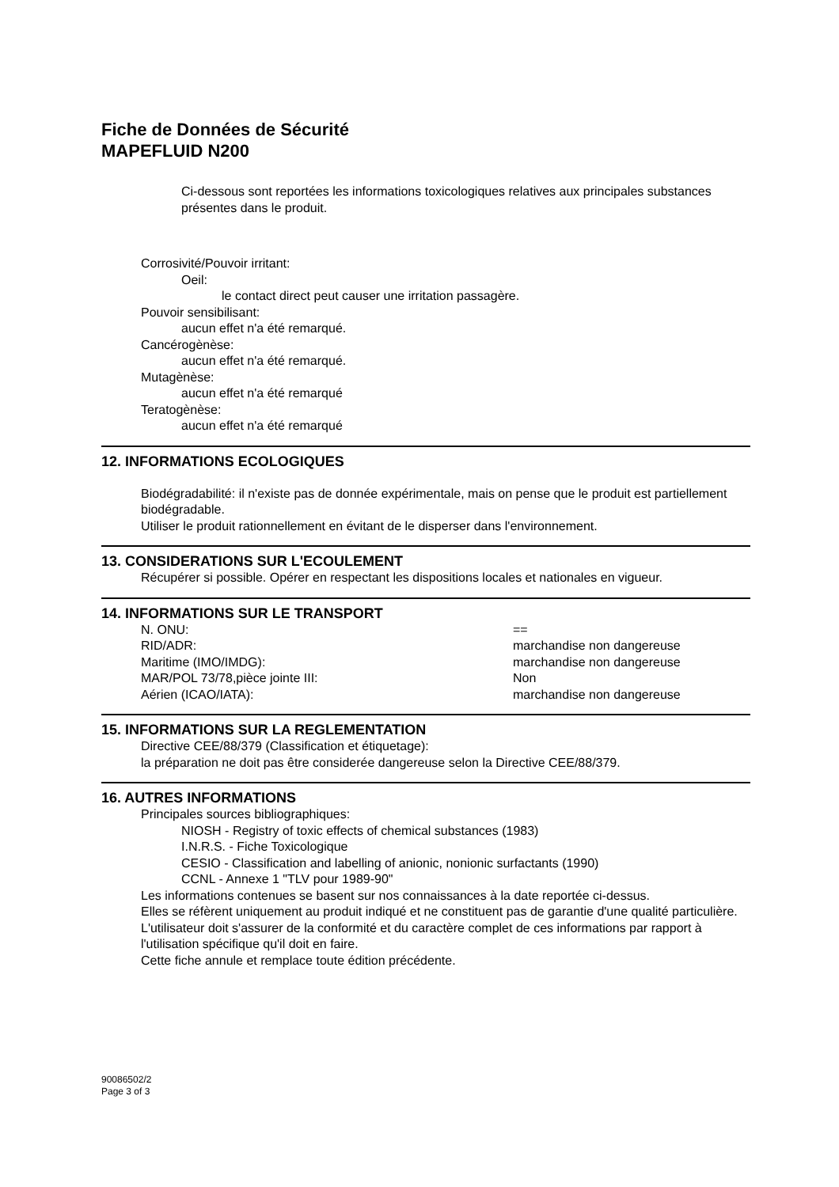Fiche de Données de Sécurité
MAPEFLUID N200
Ci-dessous sont reportées les informations toxicologiques relatives aux principales substances présentes dans le produit.
Corrosivité/Pouvoir irritant:
Oeil:
le contact direct peut causer une irritation passagère.
Pouvoir sensibilisant:
aucun effet n'a été remarqué.
Cancérogènèse:
aucun effet n'a été remarqué.
Mutagènèse:
aucun effet n'a été remarqué
Teratogènèse:
aucun effet n'a été remarqué
12. INFORMATIONS ECOLOGIQUES
Biodégradabilité: il n'existe pas de donnée expérimentale, mais on pense que le produit est partiellement biodégradable.
Utiliser le produit rationnellement en évitant de le disperser dans l'environnement.
13. CONSIDERATIONS SUR L'ECOULEMENT
Récupérer si possible. Opérer en respectant les dispositions locales et nationales en vigueur.
14. INFORMATIONS SUR LE TRANSPORT
N. ONU: ==
RID/ADR: marchandise non dangereuse
Maritime (IMO/IMDG): marchandise non dangereuse
MAR/POL 73/78,pièce jointe III: Non
Aérien (ICAO/IATA): marchandise non dangereuse
15. INFORMATIONS SUR LA REGLEMENTATION
Directive CEE/88/379 (Classification et étiquetage):
la préparation ne doit pas être considerée dangereuse selon la Directive CEE/88/379.
16. AUTRES INFORMATIONS
Principales sources bibliographiques:
NIOSH - Registry of toxic effects of chemical substances (1983)
I.N.R.S. - Fiche Toxicologique
CESIO - Classification and labelling of anionic, nonionic surfactants (1990)
CCNL - Annexe 1 "TLV pour 1989-90"
Les informations contenues se basent sur nos connaissances à la date reportée ci-dessus.
Elles se réfèrent uniquement au produit indiqué et ne constituent pas de garantie d'une qualité particulière.
L'utilisateur doit s'assurer de la conformité et du caractère complet de ces informations par rapport à l'utilisation spécifique qu'il doit en faire.
Cette fiche annule et remplace toute édition précédente.
90086502/2
Page 3 of 3